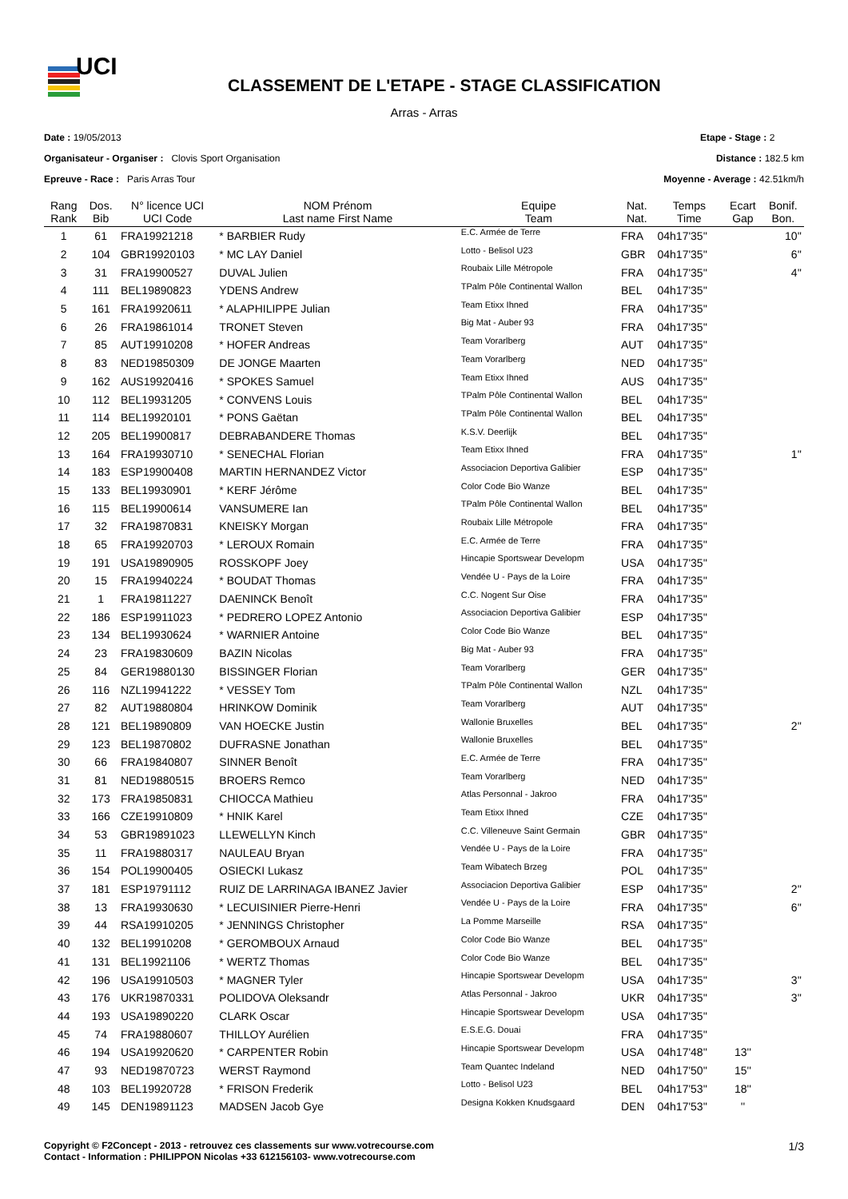UCI
CLASSEMENT DE L'ETAPE - STAGE CLASSIFICATION
Arras - Arras
Date : 19/05/2013
Organisateur - Organiser : Clovis Sport Organisation
Epreuve - Race : Paris Arras Tour
Etape - Stage : 2
Distance : 182.5 km
Moyenne - Average : 42.51km/h
| Rang Rank | Dos. Bib | N° licence UCI UCI Code | NOM Prénom Last name First Name | Equipe Team | Nat. Nat. | Temps Time | Ecart Gap | Bonif. Bon. |
| --- | --- | --- | --- | --- | --- | --- | --- | --- |
| 1 | 61 | FRA19921218 | * BARBIER Rudy | E.C. Armée de Terre | FRA | 04h17'35'' | | 10'' |
| 2 | 104 | GBR19920103 | * MC LAY Daniel | Lotto - Belisol U23 | GBR | 04h17'35'' | | 6'' |
| 3 | 31 | FRA19900527 | DUVAL Julien | Roubaix Lille Métropole | FRA | 04h17'35'' | | 4'' |
| 4 | 111 | BEL19890823 | YDENS Andrew | TPalm Pôle Continental Wallon | BEL | 04h17'35'' | | |
| 5 | 161 | FRA19920611 | * ALAPHILIPPE Julian | Team Etixx Ihned | FRA | 04h17'35'' | | |
| 6 | 26 | FRA19861014 | TRONET Steven | Big Mat - Auber 93 | FRA | 04h17'35'' | | |
| 7 | 85 | AUT19910208 | * HOFER Andreas | Team Vorarlberg | AUT | 04h17'35'' | | |
| 8 | 83 | NED19850309 | DE JONGE Maarten | Team Vorarlberg | NED | 04h17'35'' | | |
| 9 | 162 | AUS19920416 | * SPOKES Samuel | Team Etixx Ihned | AUS | 04h17'35'' | | |
| 10 | 112 | BEL19931205 | * CONVENS Louis | TPalm Pôle Continental Wallon | BEL | 04h17'35'' | | |
| 11 | 114 | BEL19920101 | * PONS Gaëtan | TPalm Pôle Continental Wallon | BEL | 04h17'35'' | | |
| 12 | 205 | BEL19900817 | DEBRABANDERE Thomas | K.S.V. Deerlijk | BEL | 04h17'35'' | | |
| 13 | 164 | FRA19930710 | * SENECHAL Florian | Team Etixx Ihned | FRA | 04h17'35'' | | 1'' |
| 14 | 183 | ESP19900408 | MARTIN HERNANDEZ Victor | Associacion Deportiva Galibier | ESP | 04h17'35'' | | |
| 15 | 133 | BEL19930901 | * KERF Jérôme | Color Code Bio Wanze | BEL | 04h17'35'' | | |
| 16 | 115 | BEL19900614 | VANSUMERE Ian | TPalm Pôle Continental Wallon | BEL | 04h17'35'' | | |
| 17 | 32 | FRA19870831 | KNEISKY Morgan | Roubaix Lille Métropole | FRA | 04h17'35'' | | |
| 18 | 65 | FRA19920703 | * LEROUX Romain | E.C. Armée de Terre | FRA | 04h17'35'' | | |
| 19 | 191 | USA19890905 | ROSSKOPF Joey | Hincapie Sportswear Developm | USA | 04h17'35'' | | |
| 20 | 15 | FRA19940224 | * BOUDAT Thomas | Vendée U - Pays de la Loire | FRA | 04h17'35'' | | |
| 21 | 1 | FRA19811227 | DAENINCK Benoît | C.C. Nogent Sur Oise | FRA | 04h17'35'' | | |
| 22 | 186 | ESP19911023 | * PEDRERO LOPEZ Antonio | Associacion Deportiva Galibier | ESP | 04h17'35'' | | |
| 23 | 134 | BEL19930624 | * WARNIER Antoine | Color Code Bio Wanze | BEL | 04h17'35'' | | |
| 24 | 23 | FRA19830609 | BAZIN Nicolas | Big Mat - Auber 93 | FRA | 04h17'35'' | | |
| 25 | 84 | GER19880130 | BISSINGER Florian | Team Vorarlberg | GER | 04h17'35'' | | |
| 26 | 116 | NZL19941222 | * VESSEY Tom | TPalm Pôle Continental Wallon | NZL | 04h17'35'' | | |
| 27 | 82 | AUT19880804 | HRINKOW Dominik | Team Vorarlberg | AUT | 04h17'35'' | | |
| 28 | 121 | BEL19890809 | VAN HOECKE Justin | Wallonie Bruxelles | BEL | 04h17'35'' | | 2'' |
| 29 | 123 | BEL19870802 | DUFRASNE Jonathan | Wallonie Bruxelles | BEL | 04h17'35'' | | |
| 30 | 66 | FRA19840807 | SINNER Benoît | E.C. Armée de Terre | FRA | 04h17'35'' | | |
| 31 | 81 | NED19880515 | BROERS Remco | Team Vorarlberg | NED | 04h17'35'' | | |
| 32 | 173 | FRA19850831 | CHIOCCA Mathieu | Atlas Personnal - Jakroo | FRA | 04h17'35'' | | |
| 33 | 166 | CZE19910809 | * HNIK Karel | Team Etixx Ihned | CZE | 04h17'35'' | | |
| 34 | 53 | GBR19891023 | LLEWELLYN Kinch | C.C. Villeneuve Saint Germain | GBR | 04h17'35'' | | |
| 35 | 11 | FRA19880317 | NAULEAU Bryan | Vendée U - Pays de la Loire | FRA | 04h17'35'' | | |
| 36 | 154 | POL19900405 | OSIECKI Lukasz | Team Wibatech Brzeg | POL | 04h17'35'' | | |
| 37 | 181 | ESP19791112 | RUIZ DE LARRINAGA IBANEZ Javier | Associacion Deportiva Galibier | ESP | 04h17'35'' | | 2'' |
| 38 | 13 | FRA19930630 | * LECUISINIER Pierre-Henri | Vendée U - Pays de la Loire | FRA | 04h17'35'' | | 6'' |
| 39 | 44 | RSA19910205 | * JENNINGS Christopher | La Pomme Marseille | RSA | 04h17'35'' | | |
| 40 | 132 | BEL19910208 | * GEROMBOUX Arnaud | Color Code Bio Wanze | BEL | 04h17'35'' | | |
| 41 | 131 | BEL19921106 | * WERTZ Thomas | Color Code Bio Wanze | BEL | 04h17'35'' | | |
| 42 | 196 | USA19910503 | * MAGNER Tyler | Hincapie Sportswear Developm | USA | 04h17'35'' | | 3'' |
| 43 | 176 | UKR19870331 | POLIDOVA Oleksandr | Atlas Personnal - Jakroo | UKR | 04h17'35'' | | 3'' |
| 44 | 193 | USA19890220 | CLARK Oscar | Hincapie Sportswear Developm | USA | 04h17'35'' | | |
| 45 | 74 | FRA19880607 | THILLOY Aurélien | E.S.E.G. Douai | FRA | 04h17'35'' | | |
| 46 | 194 | USA19920620 | * CARPENTER Robin | Hincapie Sportswear Developm | USA | 04h17'48'' | 13'' | |
| 47 | 93 | NED19870723 | WERST Raymond | Team Quantec Indeland | NED | 04h17'50'' | 15'' | |
| 48 | 103 | BEL19920728 | * FRISON Frederik | Lotto - Belisol U23 | BEL | 04h17'53'' | 18'' | |
| 49 | 145 | DEN19891123 | MADSEN Jacob Gye | Designa Kokken Knudsgaard | DEN | 04h17'53'' | '' | |
Copyright © F2Concept - 2013 - retrouvez ces classements sur www.votrecourse.com
Contact - Information : PHILIPPON Nicolas +33 612156103- www.votrecourse.com
1/3